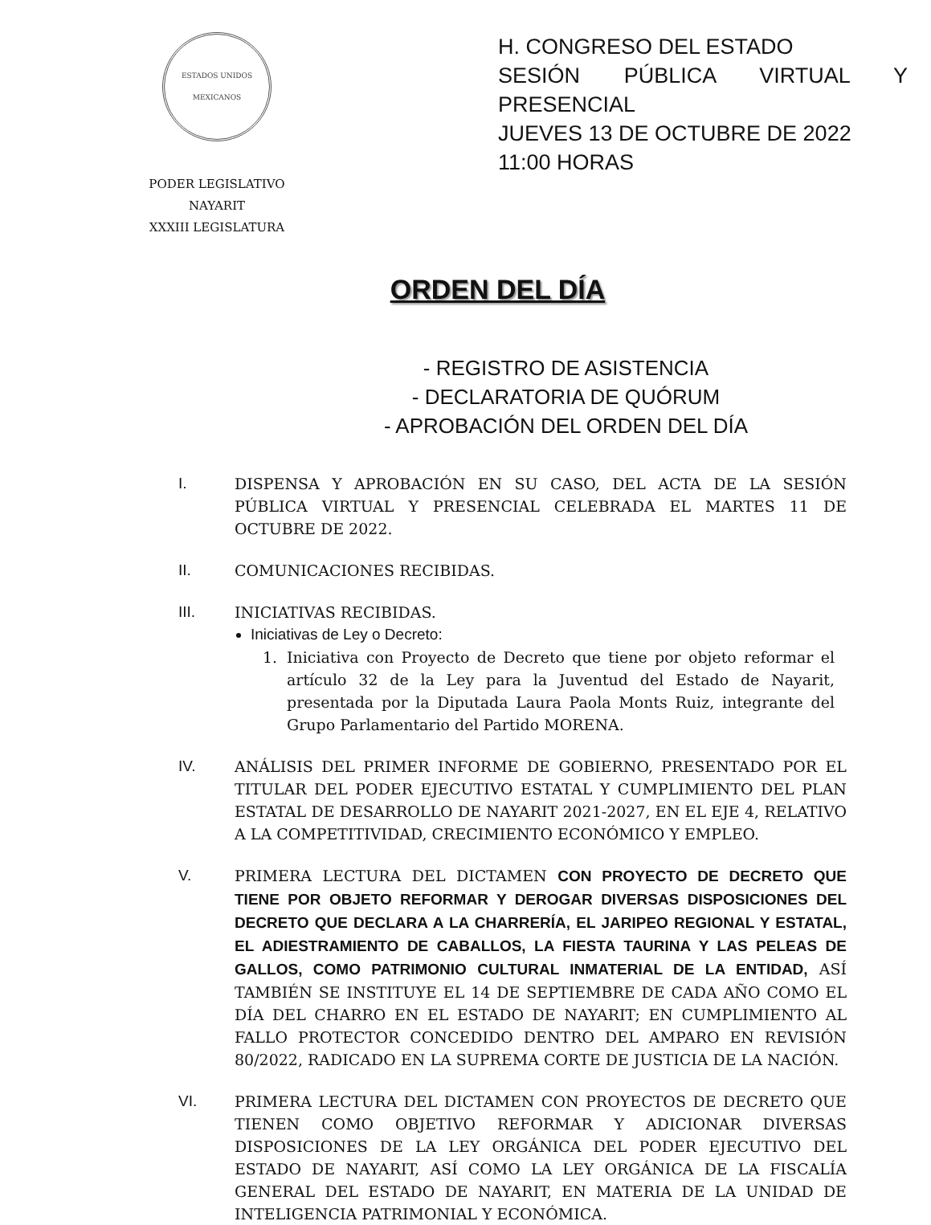ESTADOS UNIDOS MEXICANOS
PODER LEGISLATIVO
NAYARIT
XXXIII LEGISLATURA
H. CONGRESO DEL ESTADO
SESIÓN PÚBLICA VIRTUAL Y PRESENCIAL
JUEVES 13 DE OCTUBRE DE 2022
11:00 HORAS
ORDEN DEL DÍA
- REGISTRO DE ASISTENCIA
- DECLARATORIA DE QUÓRUM
- APROBACIÓN DEL ORDEN DEL DÍA
I. DISPENSA Y APROBACIÓN EN SU CASO, DEL ACTA DE LA SESIÓN PÚBLICA VIRTUAL Y PRESENCIAL CELEBRADA EL MARTES 11 DE OCTUBRE DE 2022.
II. COMUNICACIONES RECIBIDAS.
III. INICIATIVAS RECIBIDAS.
Iniciativas de Ley o Decreto:
1. Iniciativa con Proyecto de Decreto que tiene por objeto reformar el artículo 32 de la Ley para la Juventud del Estado de Nayarit, presentada por la Diputada Laura Paola Monts Ruiz, integrante del Grupo Parlamentario del Partido MORENA.
IV. ANÁLISIS DEL PRIMER INFORME DE GOBIERNO, PRESENTADO POR EL TITULAR DEL PODER EJECUTIVO ESTATAL Y CUMPLIMIENTO DEL PLAN ESTATAL DE DESARROLLO DE NAYARIT 2021-2027, EN EL EJE 4, RELATIVO A LA COMPETITIVIDAD, CRECIMIENTO ECONÓMICO Y EMPLEO.
V. PRIMERA LECTURA DEL DICTAMEN CON PROYECTO DE DECRETO QUE TIENE POR OBJETO REFORMAR Y DEROGAR DIVERSAS DISPOSICIONES DEL DECRETO QUE DECLARA A LA CHARRERÍA, EL JARIPEO REGIONAL Y ESTATAL, EL ADIESTRAMIENTO DE CABALLOS, LA FIESTA TAURINA Y LAS PELEAS DE GALLOS, COMO PATRIMONIO CULTURAL INMATERIAL DE LA ENTIDAD, ASÍ TAMBIÉN SE INSTITUYE EL 14 DE SEPTIEMBRE DE CADA AÑO COMO EL DÍA DEL CHARRO EN EL ESTADO DE NAYARIT; EN CUMPLIMIENTO AL FALLO PROTECTOR CONCEDIDO DENTRO DEL AMPARO EN REVISIÓN 80/2022, RADICADO EN LA SUPREMA CORTE DE JUSTICIA DE LA NACIÓN.
VI. PRIMERA LECTURA DEL DICTAMEN CON PROYECTOS DE DECRETO QUE TIENEN COMO OBJETIVO REFORMAR Y ADICIONAR DIVERSAS DISPOSICIONES DE LA LEY ORGÁNICA DEL PODER EJECUTIVO DEL ESTADO DE NAYARIT, ASÍ COMO LA LEY ORGÁNICA DE LA FISCALÍA GENERAL DEL ESTADO DE NAYARIT, EN MATERIA DE LA UNIDAD DE INTELIGENCIA PATRIMONIAL Y ECONÓMICA.